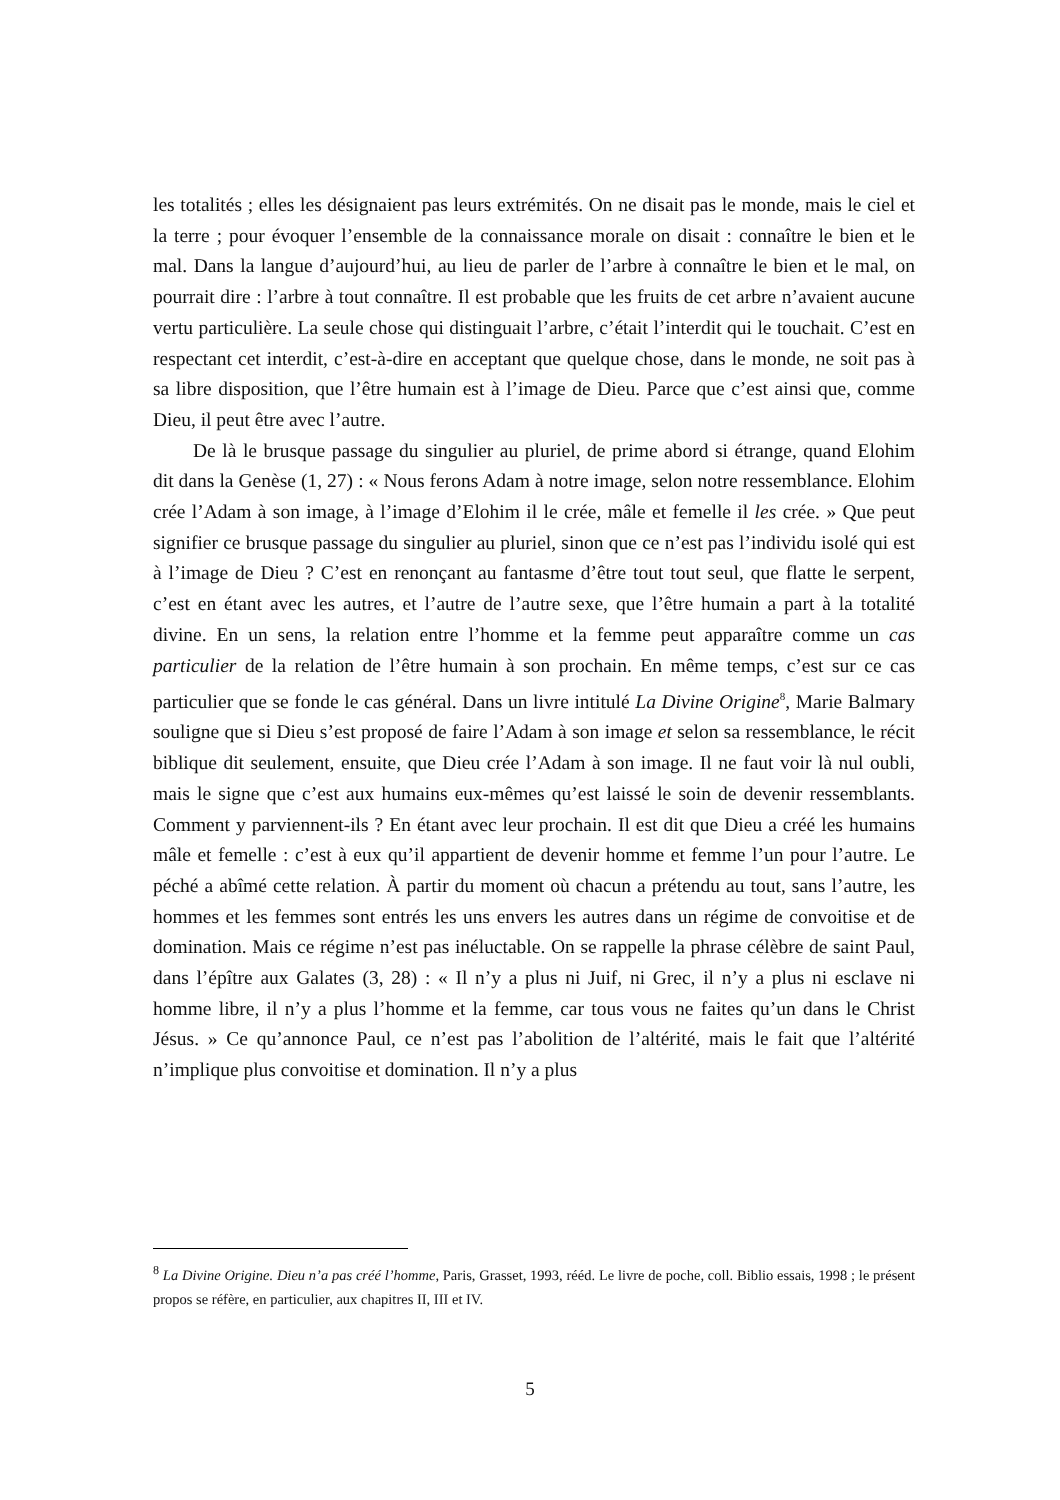les totalités ; elles les désignaient pas leurs extrémités. On ne disait pas le monde, mais le ciel et la terre ; pour évoquer l’ensemble de la connaissance morale on disait : connaître le bien et le mal. Dans la langue d’aujourd’hui, au lieu de parler de l’arbre à connaître le bien et le mal, on pourrait dire : l’arbre à tout connaître. Il est probable que les fruits de cet arbre n’avaient aucune vertu particulière. La seule chose qui distinguait l’arbre, c’était l’interdit qui le touchait. C’est en respectant cet interdit, c’est-à-dire en acceptant que quelque chose, dans le monde, ne soit pas à sa libre disposition, que l’être humain est à l’image de Dieu. Parce que c’est ainsi que, comme Dieu, il peut être avec l’autre.
De là le brusque passage du singulier au pluriel, de prime abord si étrange, quand Elohim dit dans la Genèse (1, 27) : « Nous ferons Adam à notre image, selon notre ressemblance. Elohim crée l’Adam à son image, à l’image d’Elohim il le crée, mâle et femelle il les crée. » Que peut signifier ce brusque passage du singulier au pluriel, sinon que ce n’est pas l’individu isolé qui est à l’image de Dieu ? C’est en renonçant au fantasme d’être tout tout seul, que flatte le serpent, c’est en étant avec les autres, et l’autre de l’autre sexe, que l’être humain a part à la totalité divine. En un sens, la relation entre l’homme et la femme peut apparaître comme un cas particulier de la relation de l’être humain à son prochain. En même temps, c’est sur ce cas particulier que se fonde le cas général. Dans un livre intitulé La Divine Origine<sup>8</sup>, Marie Balmary souligne que si Dieu s’est proposé de faire l’Adam à son image et selon sa ressemblance, le récit biblique dit seulement, ensuite, que Dieu crée l’Adam à son image. Il ne faut voir là nul oubli, mais le signe que c’est aux humains eux-mêmes qu’est laissé le soin de devenir ressemblants. Comment y parviennent-ils ? En étant avec leur prochain. Il est dit que Dieu a créé les humains mâle et femelle : c’est à eux qu’il appartient de devenir homme et femme l’un pour l’autre. Le péché a abîmé cette relation. À partir du moment où chacun a prétendu au tout, sans l’autre, les hommes et les femmes sont entrés les uns envers les autres dans un régime de convoitise et de domination. Mais ce régime n’est pas inéluctable. On se rappelle la phrase célèbre de saint Paul, dans l’épître aux Galates (3, 28) : « Il n’y a plus ni Juif, ni Grec, il n’y a plus ni esclave ni homme libre, il n’y a plus l’homme et la femme, car tous vous ne faites qu’un dans le Christ Jésus. » Ce qu’annonce Paul, ce n’est pas l’abolition de l’altérité, mais le fait que l’altérité n’implique plus convoitise et domination. Il n’y a plus
<sup>8</sup> La Divine Origine. Dieu n’a pas créé l’homme, Paris, Grasset, 1993, rééd. Le livre de poche, coll. Biblio essais, 1998 ; le présent propos se réfère, en particulier, aux chapitres II, III et IV.
5